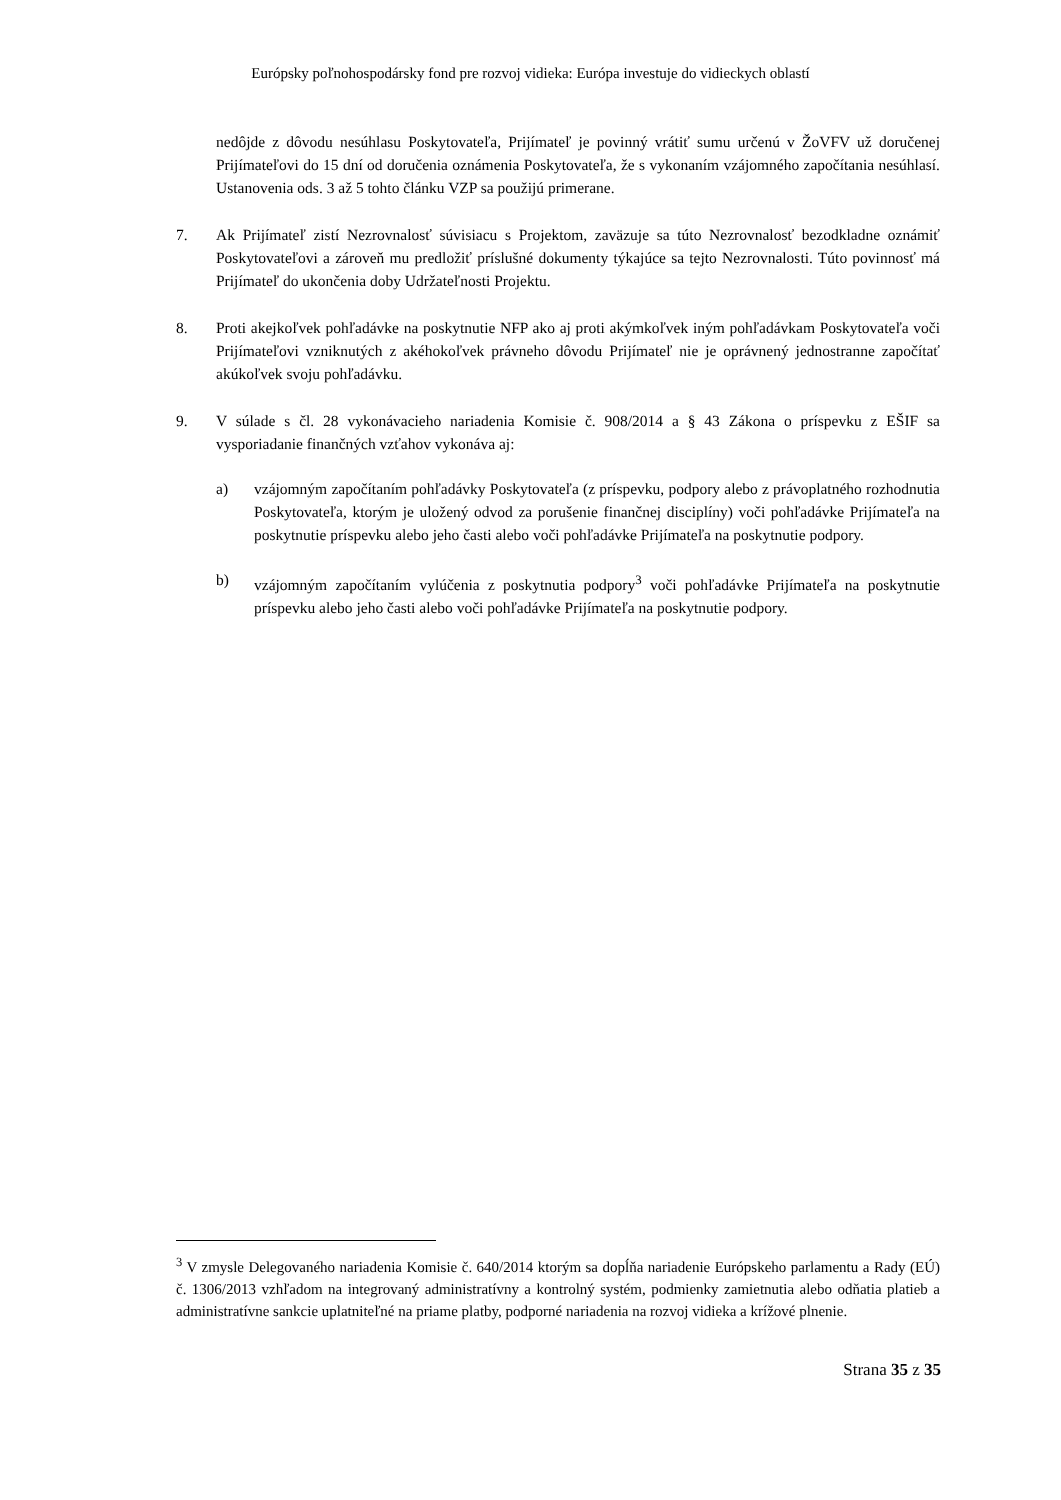Európsky poľnohospodársky fond pre rozvoj vidieka: Európa investuje do vidieckych oblastí
nedôjde z dôvodu nesúhlasu Poskytovateľa, Prijímateľ je povinný vrátiť sumu určenú v ŽoVFV už doručenej Prijímateľovi do 15 dní od doručenia oznámenia Poskytovateľa, že s vykonaním vzájomného započítania nesúhlasí. Ustanovenia ods. 3 až 5 tohto článku VZP sa použijú primerane.
7. Ak Prijímateľ zistí Nezrovnalosť súvisiacu s Projektom, zaväzuje sa túto Nezrovnalosť bezodkladne oznámiť Poskytovateľovi a zároveň mu predložiť príslušné dokumenty týkajúce sa tejto Nezrovnalosti. Túto povinnosť má Prijímateľ do ukončenia doby Udržateľnosti Projektu.
8. Proti akejkoľvek pohľadávke na poskytnutie NFP ako aj proti akýmkoľvek iným pohľadávkam Poskytovateľa voči Prijímateľovi vzniknutých z akéhokoľvek právneho dôvodu Prijímateľ nie je oprávnený jednostranne započítať akúkoľvek svoju pohľadávku.
9. V súlade s čl. 28 vykonávacieho nariadenia Komisie č. 908/2014 a § 43 Zákona o príspevku z EŠIF sa vysporiadanie finančných vzťahov vykonáva aj:
a) vzájomným započítaním pohľadávky Poskytovateľa (z príspevku, podpory alebo z právoplatného rozhodnutia Poskytovateľa, ktorým je uložený odvod za porušenie finančnej disciplíny) voči pohľadávke Prijímateľa na poskytnutie príspevku alebo jeho časti alebo voči pohľadávke Prijímateľa na poskytnutie podpory.
b) vzájomným započítaním vylúčenia z poskytnutia podpory<sup>3</sup> voči pohľadávke Prijímateľa na poskytnutie príspevku alebo jeho časti alebo voči pohľadávke Prijímateľa na poskytnutie podpory.
<sup>3</sup> V zmysle Delegovaného nariadenia Komisie č. 640/2014 ktorým sa dopĺňa nariadenie Európskeho parlamentu a Rady (EÚ) č. 1306/2013 vzhľadom na integrovaný administratívny a kontrolný systém, podmienky zamietnutia alebo odňatia platieb a administratívne sankcie uplatniteľné na priame platby, podporné nariadenia na rozvoj vidieka a krížové plnenie.
Strana 35 z 35